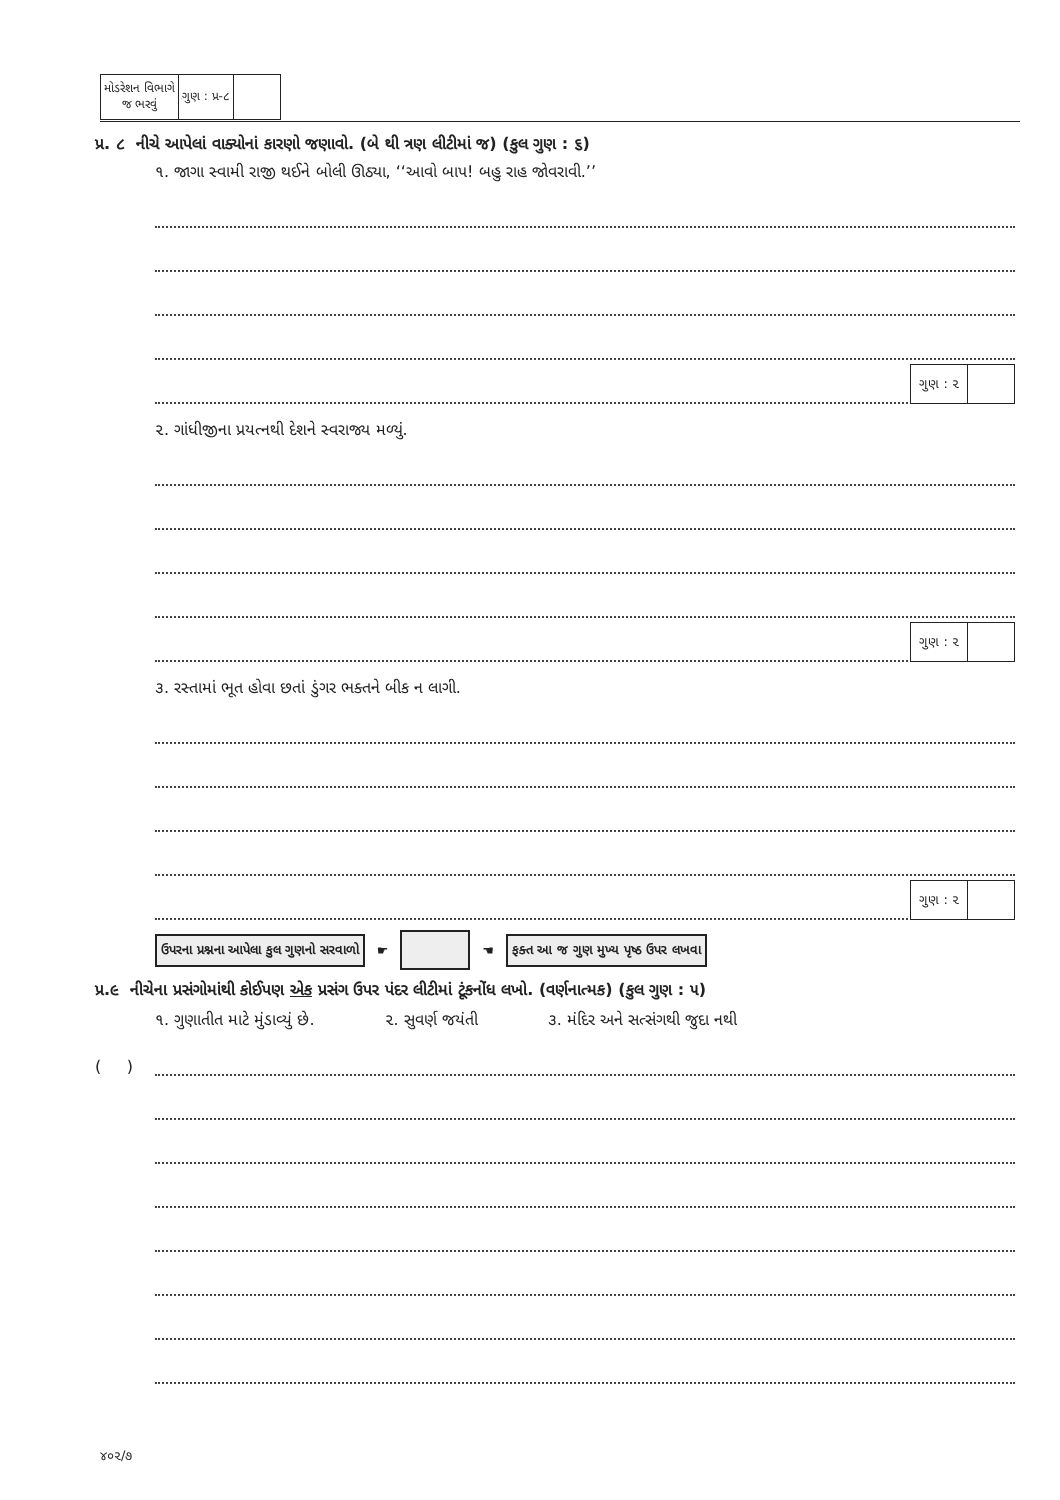| મોડરેશન વિભાગે જ ભરવું | ગુણ : પ્ર-૮ | |
પ્ર. ૮ નીચે આપેલાં વાક્યોનાં કારણો જણાવો. (બે થી ત્રણ લીટીમાં જ) (કુલ ગુણ : ૬)
૧. જાગા સ્વામી રાજી થઈને બોલી ઊઠ્યા, ‘‘આવો બાપ! બહુ રાહ જોવરાવી.’’
ગુણ : ૨
૨. ગાંધીજીના પ્રયત્નથી દેશને સ્વરાજ્ય મળ્યું.
ગુણ : ૨
૩. રસ્તામાં ભૂત હોવા છતાં ડુંગર ભક્તને બીક ન લાગી.
ગુણ : ૨
ઉપરના પ્રશ્નના આપેલા કુલ ગુણનો સરવાળો ☛ ☚ ફક્ત આ જ ગુણ મુખ્ય પૃષ્ઠ ઉપર લખવા
પ્ર.૯ નીચેના પ્રસંગોમાંથી કોઈપણ એક પ્રસંગ ઉપર પંદર લીટીમાં ટૂંકનોંધ લખો. (વર્ણનાત્મક) (કુલ ગુણ : ૫)
૧. ગુણાતીત માટે મુંડાવ્યું છે. ૨. સુવર્ણ જયંતી ૩. મંદિર અને સત્સંગથી જુદા નથી
( )
૪૦૨/૭